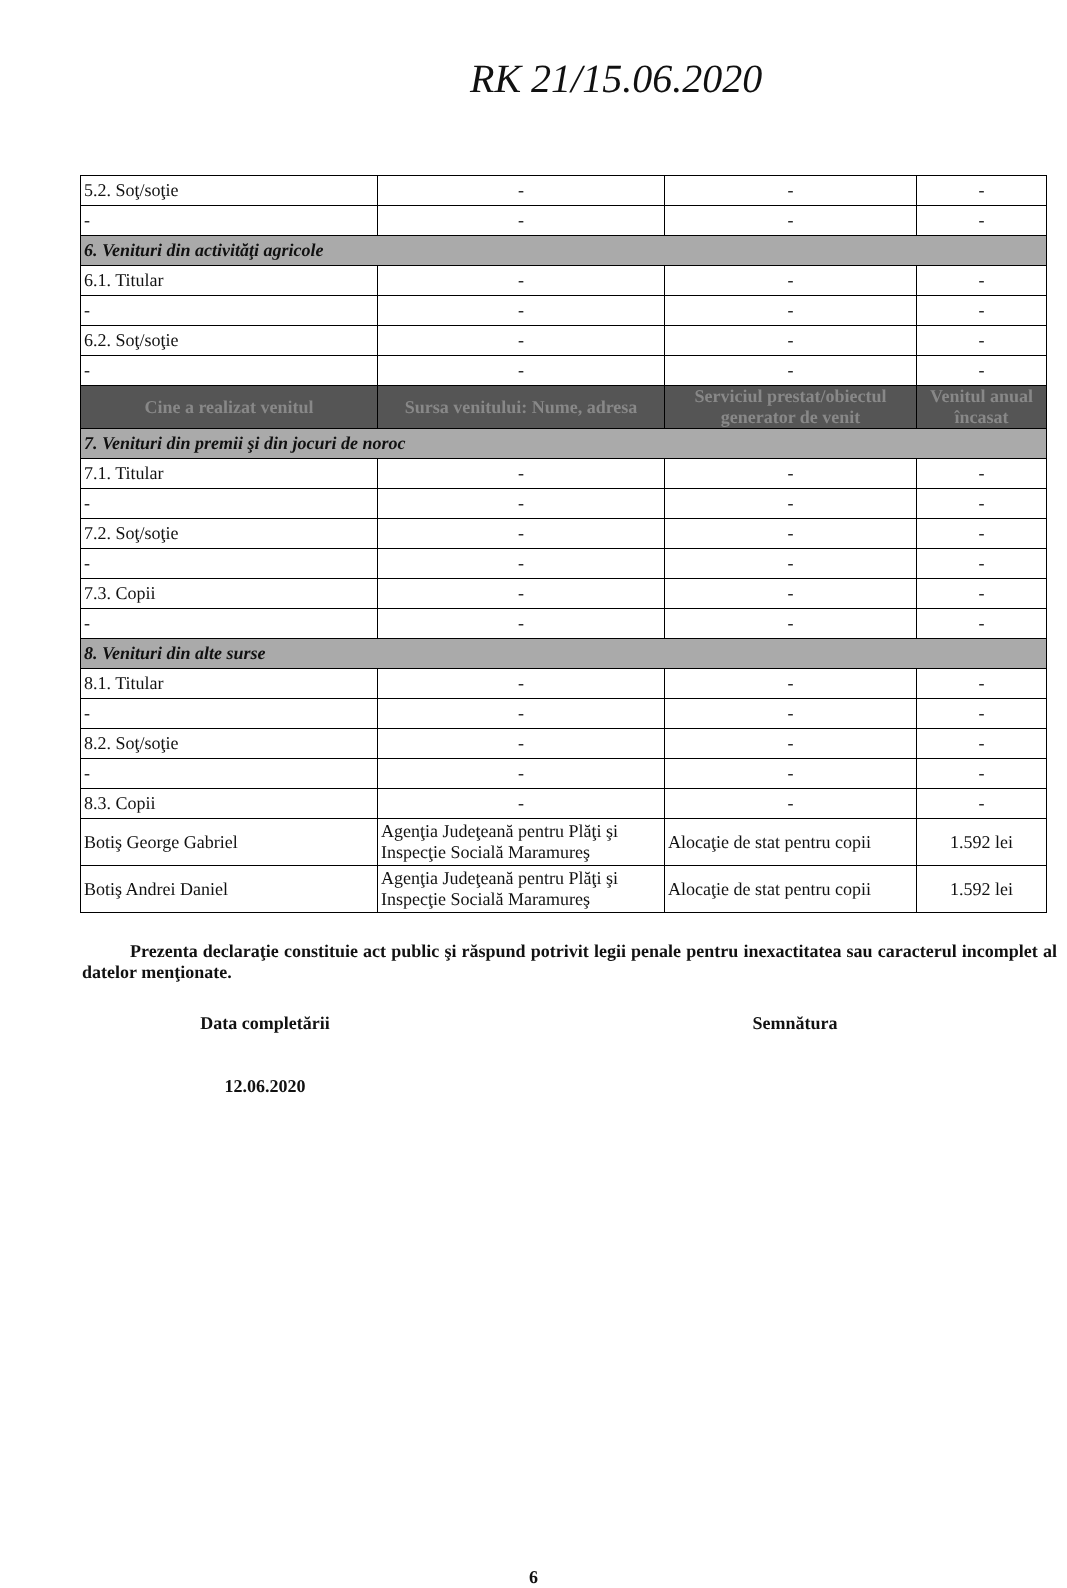RK 21/15.06.2020
| 5.2. Soţ/soţie | - | - | - |
| - | - | - | - |
| 6. Venituri din activităţi agricole | | | |
| 6.1. Titular | - | - | - |
| - | - | - | - |
| 6.2. Soţ/soţie | - | - | - |
| - | - | - | - |
| Cine a realizat venitul | Sursa venitului: Nume, adresa | Serviciul prestat/obiectul generator de venit | Venitul anual încasat |
| 7. Venituri din premii şi din jocuri de noroc | | | |
| 7.1. Titular | - | - | - |
| - | - | - | - |
| 7.2. Soţ/soţie | - | - | - |
| - | - | - | - |
| 7.3. Copii | - | - | - |
| - | - | - | - |
| 8. Venituri din alte surse | | | |
| 8.1. Titular | - | - | - |
| - | - | - | - |
| 8.2. Soţ/soţie | - | - | - |
| - | - | - | - |
| 8.3. Copii | - | - | - |
| Botiş George Gabriel | Agenţia Judeţeană pentru Plăţi şi Inspecţie Socială Maramureş | Alocaţie de stat pentru copii | 1.592 lei |
| Botiş Andrei Daniel | Agenţia Judeţeană pentru Plăţi şi Inspecţie Socială Maramureş | Alocaţie de stat pentru copii | 1.592 lei |
Prezenta declaraţie constituie act public şi răspund potrivit legii penale pentru inexactitatea sau caracterul incomplet al datelor menţionate.
Data completării
12.06.2020
Semnătura
6